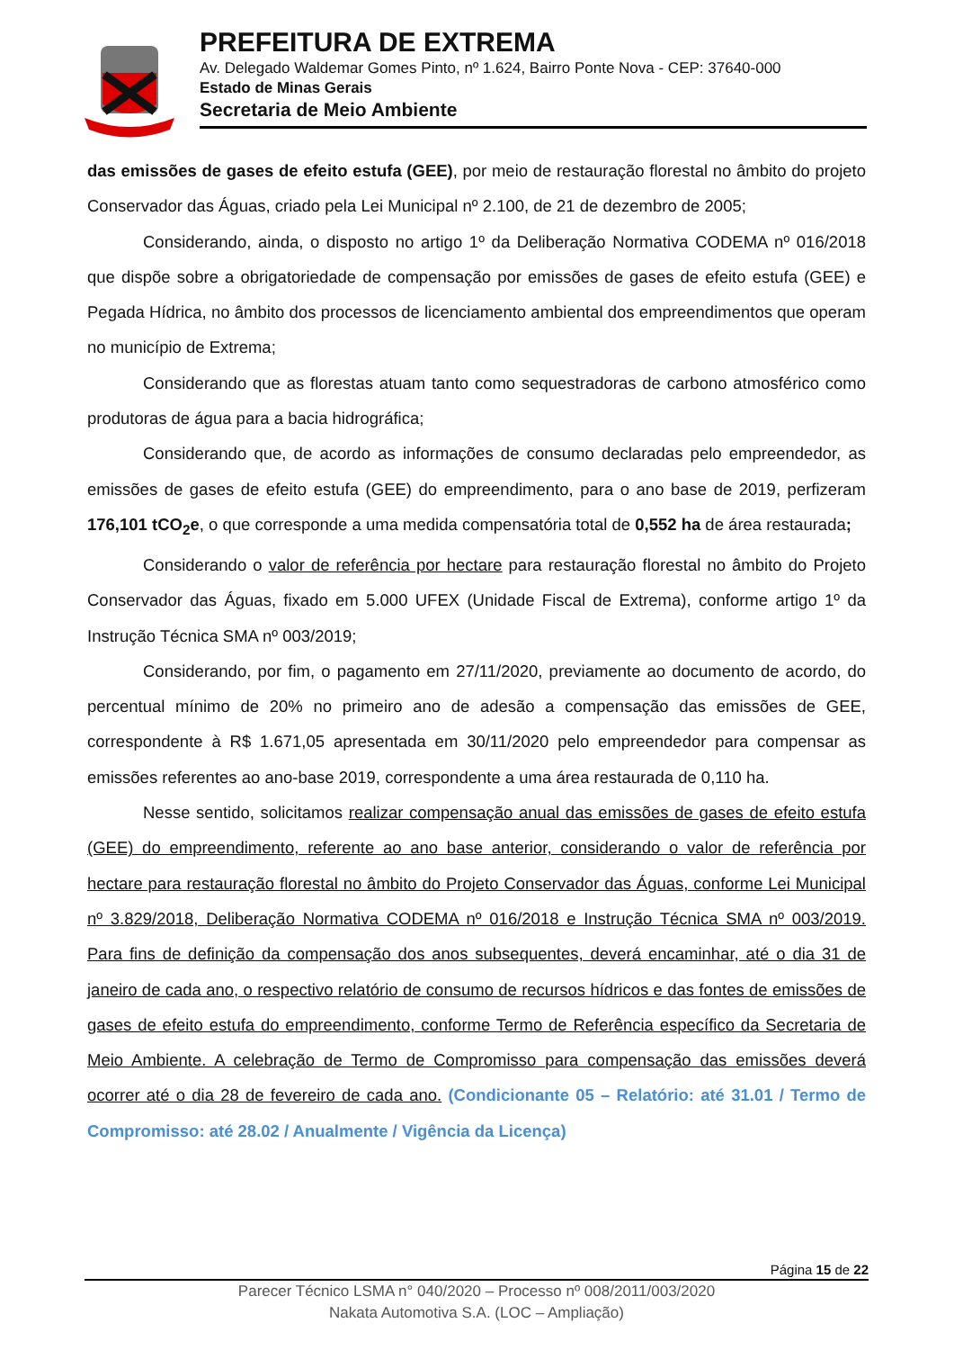PREFEITURA DE EXTREMA
Av. Delegado Waldemar Gomes Pinto, nº 1.624, Bairro Ponte Nova - CEP: 37640-000
Estado de Minas Gerais
Secretaria de Meio Ambiente
das emissões de gases de efeito estufa (GEE), por meio de restauração florestal no âmbito do projeto Conservador das Águas, criado pela Lei Municipal nº 2.100, de 21 de dezembro de 2005;
Considerando, ainda, o disposto no artigo 1º da Deliberação Normativa CODEMA nº 016/2018 que dispõe sobre a obrigatoriedade de compensação por emissões de gases de efeito estufa (GEE) e Pegada Hídrica, no âmbito dos processos de licenciamento ambiental dos empreendimentos que operam no município de Extrema;
Considerando que as florestas atuam tanto como sequestradoras de carbono atmosférico como produtoras de água para a bacia hidrográfica;
Considerando que, de acordo as informações de consumo declaradas pelo empreendedor, as emissões de gases de efeito estufa (GEE) do empreendimento, para o ano base de 2019, perfizeram 176,101 tCO<sub>2</sub>e, o que corresponde a uma medida compensatória total de 0,552 ha de área restaurada;
Considerando o valor de referência por hectare para restauração florestal no âmbito do Projeto Conservador das Águas, fixado em 5.000 UFEX (Unidade Fiscal de Extrema), conforme artigo 1º da Instrução Técnica SMA nº 003/2019;
Considerando, por fim, o pagamento em 27/11/2020, previamente ao documento de acordo, do percentual mínimo de 20% no primeiro ano de adesão a compensação das emissões de GEE, correspondente à R$ 1.671,05 apresentada em 30/11/2020 pelo empreendedor para compensar as emissões referentes ao ano-base 2019, correspondente a uma área restaurada de 0,110 ha.
Nesse sentido, solicitamos realizar compensação anual das emissões de gases de efeito estufa (GEE) do empreendimento, referente ao ano base anterior, considerando o valor de referência por hectare para restauração florestal no âmbito do Projeto Conservador das Águas, conforme Lei Municipal nº 3.829/2018, Deliberação Normativa CODEMA nº 016/2018 e Instrução Técnica SMA nº 003/2019. Para fins de definição da compensação dos anos subsequentes, deverá encaminhar, até o dia 31 de janeiro de cada ano, o respectivo relatório de consumo de recursos hídricos e das fontes de emissões de gases de efeito estufa do empreendimento, conforme Termo de Referência específico da Secretaria de Meio Ambiente. A celebração de Termo de Compromisso para compensação das emissões deverá ocorrer até o dia 28 de fevereiro de cada ano. (Condicionante 05 – Relatório: até 31.01 / Termo de Compromisso: até 28.02 / Anualmente / Vigência da Licença)
Página 15 de 22
Parecer Técnico LSMA n° 040/2020 – Processo nº 008/2011/003/2020
Nakata Automotiva S.A. (LOC – Ampliação)